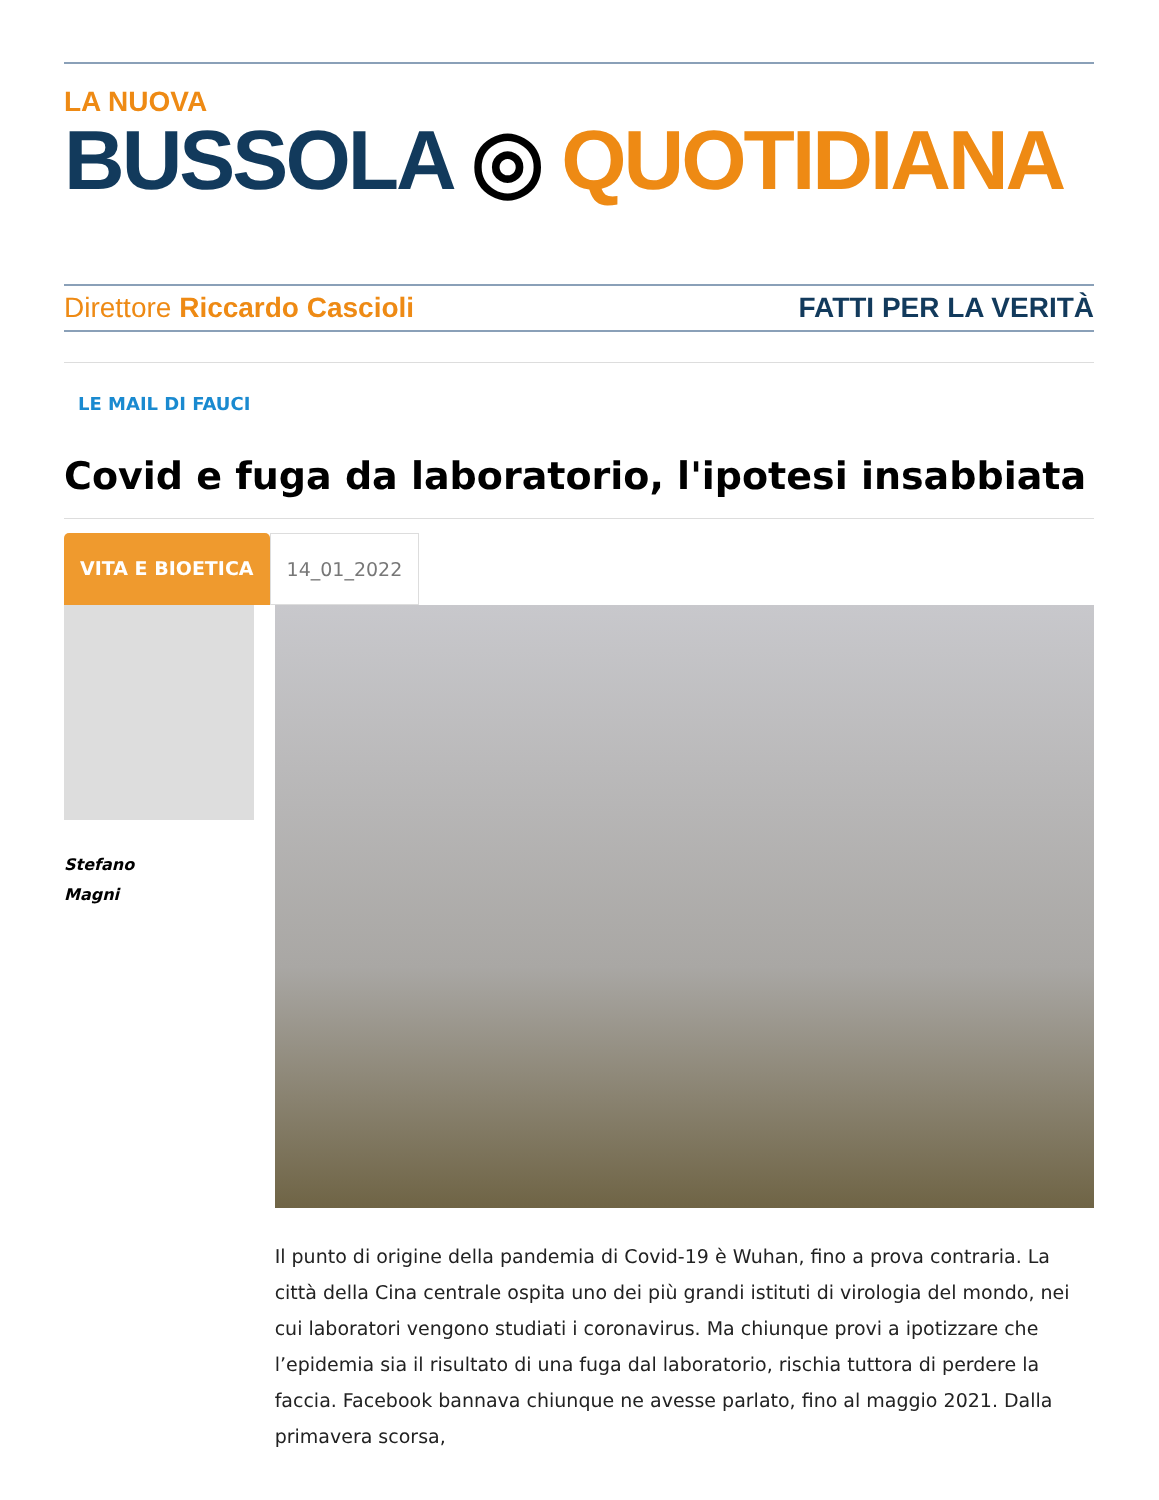LA NUOVA
BUSSOLA ◎ QUOTIDIANA
Direttore Riccardo Cascioli FATTI PER LA VERITÀ
LE MAIL DI FAUCI
Covid e fuga da laboratorio, l'ipotesi insabbiata
VITA E BIOETICA 14_01_2022
Stefano
Magni
Il punto di origine della pandemia di Covid-19 è Wuhan, fino a prova contraria. La città della Cina centrale ospita uno dei più grandi istituti di virologia del mondo, nei cui laboratori vengono studiati i coronavirus. Ma chiunque provi a ipotizzare che l’epidemia sia il risultato di una fuga dal laboratorio, rischia tuttora di perdere la faccia. Facebook bannava chiunque ne avesse parlato, fino al maggio 2021. Dalla primavera scorsa,